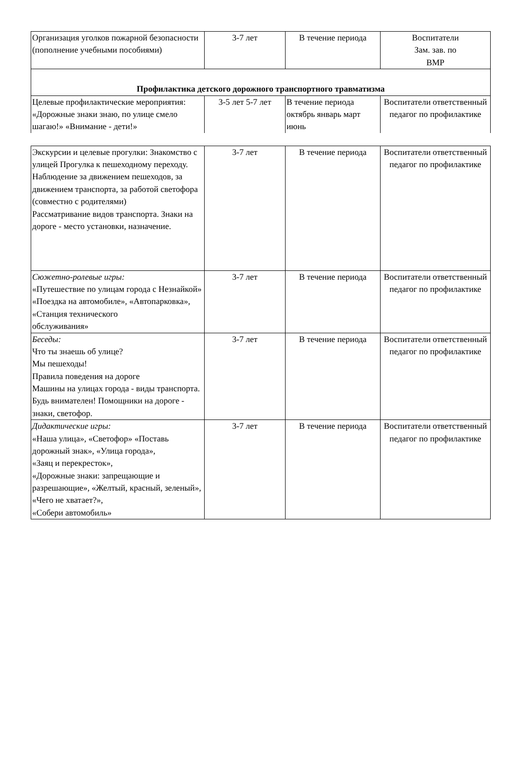| Организация уголков пожарной безопасности (пополнение учебными пособиями) | 3-7 лет | В течение периода | Воспитатели Зам. зав. по ВМР |
| Профилактика детского дорожного транспортного травматизма | | | |
| Целевые профилактические мероприятия: «Дорожные знаки знаю, по улице смело шагаю!» «Внимание - дети!» | 3-5 лет 5-7 лет | В течение периода октябрь январь март июнь | Воспитатели ответственный педагог по профилактике |
| Экскурсии и целевые прогулки: Знакомство с улицей Прогулка к пешеходному переходу. Наблюдение за движением пешеходов, за движением транспорта, за работой светофора (совместно с родителями) Рассматривание видов транспорта. Знаки на дороге - место установки, назначение. | 3-7 лет | В течение периода | Воспитатели ответственный педагог по профилактике |
| Сюжетно-ролевые игры: «Путешествие по улицам города с Незнайкой» «Поездка на автомобиле», «Автопарковка», «Станция технического обслуживания» | 3-7 лет | В течение периода | Воспитатели ответственный педагог по профилактике |
| Беседы: Что ты знаешь об улице? Мы пешеходы! Правила поведения на дороге Машины на улицах города - виды транспорта. Будь внимателен! Помощники на дороге - знаки, светофор. | 3-7 лет | В течение периода | Воспитатели ответственный педагог по профилактике |
| Дидактические игры: «Наша улица», «Светофор» «Поставь дорожный знак», «Улица города», «Заяц и перекресток», «Дорожные знаки: запрещающие и разрешающие», «Желтый, красный, зеленый», «Чего не хватает?», «Собери автомобиль» | 3-7 лет | В течение периода | Воспитатели ответственный педагог по профилактике |